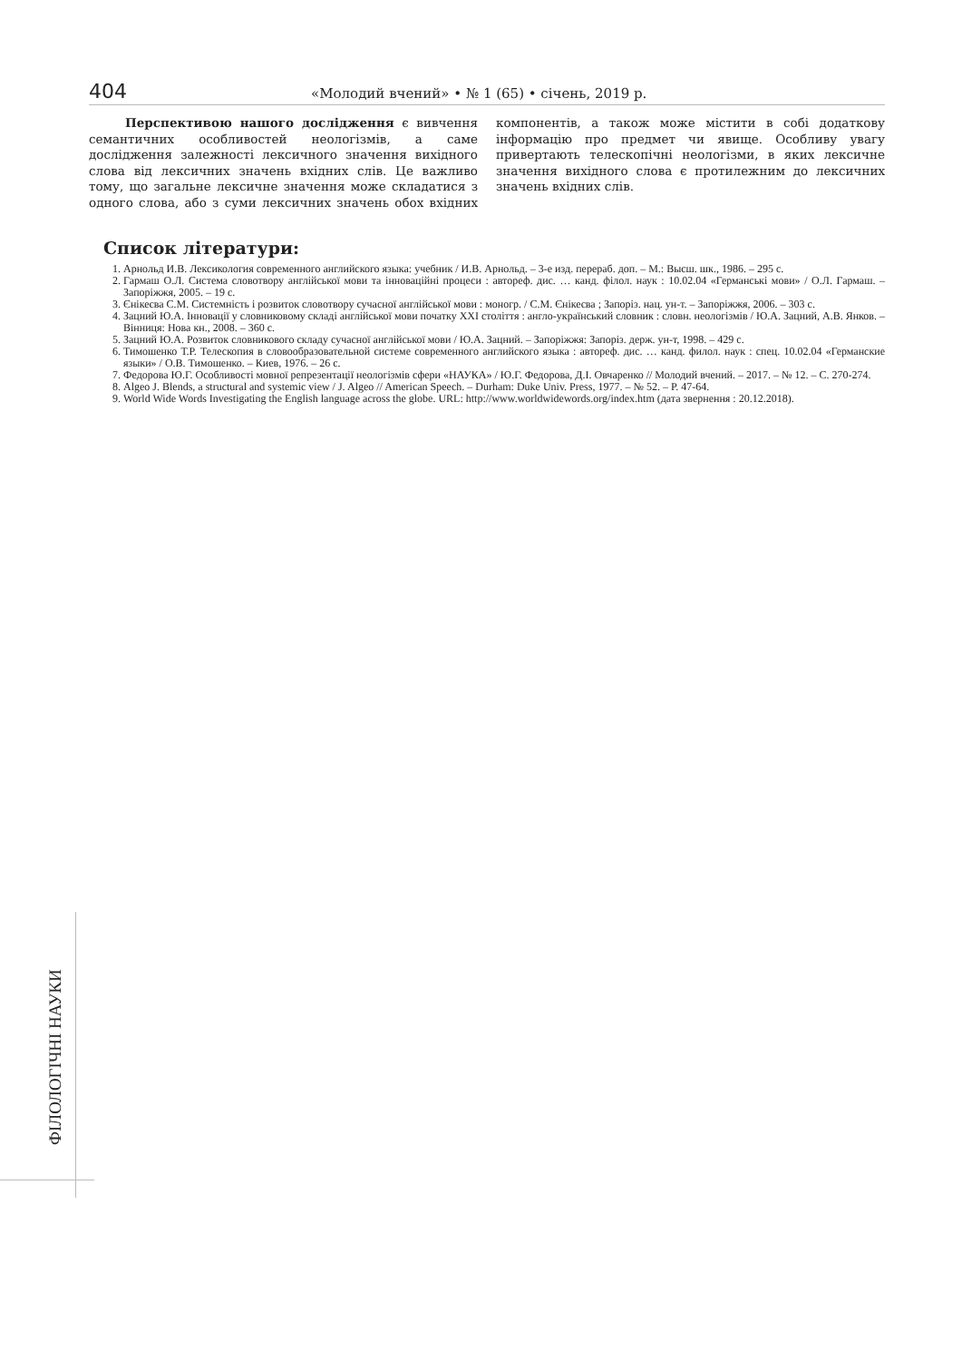404 «Молодий вчений» • № 1 (65) • січень, 2019 р.
Перспективою нашого дослідження є вивчення семантичних особливостей неологізмів, а саме дослідження залежності лексичного значення вихідного слова від лексичних значень вхідних слів. Це важливо тому, що загальне лексичне значення може складатися з одного слова, або з суми лексичних значень обох вхідних компонентів, а також може містити в собі додаткову інформацію про предмет чи явище. Особливу увагу привертають телескопічні неологізми, в яких лексичне значення вихідного слова є протилежним до лексичних значень вхідних слів.
Список літератури:
1. Арнольд И.В. Лексикология современного английского языка: учебник / И.В. Арнольд. – 3-е изд. перераб. доп. – М.: Высш. шк., 1986. – 295 с.
2. Гармаш О.Л. Система словотвору англійської мови та інноваційні процеси : автореф. дис. … канд. філол. наук : 10.02.04 «Германські мови» / О.Л. Гармаш. – Запоріжжя, 2005. – 19 с.
3. Єнікеєва С.М. Системність і розвиток словотвору сучасної англійської мови : моногр. / С.М. Єнікеєва ; Запоріз. нац. ун-т. – Запоріжжя, 2006. – 303 с.
4. Зацний Ю.А. Інновації у словниковому складі англійської мови початку XXI століття : англо-український словник : словн. неологізмів / Ю.А. Зацний, А.В. Янков. – Вінниця: Нова кн., 2008. – 360 с.
5. Зацний Ю.А. Розвиток словникового складу сучасної англійської мови / Ю.А. Зацний. – Запоріжжя: Запоріз. держ. ун-т, 1998. – 429 с.
6. Тимошенко Т.Р. Телескопия в словообразовательной системе современного английского языка : автореф. дис. … канд. филол. наук : спец. 10.02.04 «Германские языки» / О.В. Тимошенко. – Киев, 1976. – 26 с.
7. Федорова Ю.Г. Особливості мовної репрезентації неологізмів сфери «НАУКА» / Ю.Г. Федорова, Д.І. Овчаренко // Молодий вчений. – 2017. – № 12. – С. 270-274.
8. Algeo J. Blends, a structural and systemic view / J. Algeo // American Speech. – Durham: Duke Univ. Press, 1977. – № 52. – P. 47-64.
9. World Wide Words Investigating the English language across the globe. URL: http://www.worldwidewords.org/index.htm (дата звернення : 20.12.2018).
ФІЛОЛОГІЧНІ НАУКИ